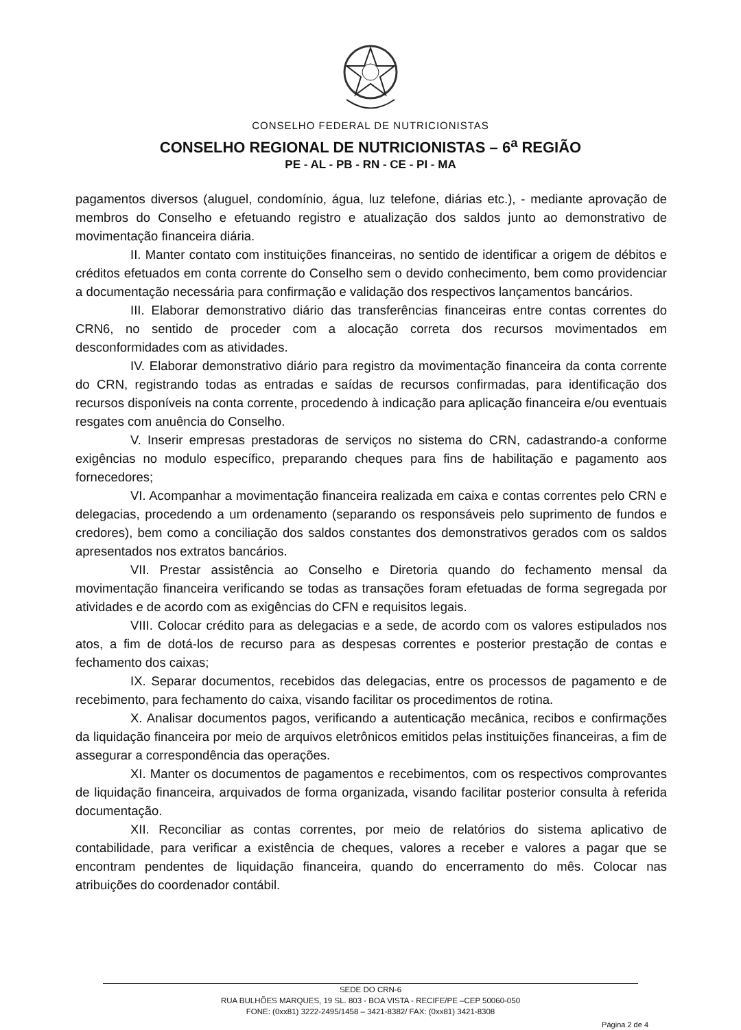CONSELHO FEDERAL DE NUTRICIONISTAS
CONSELHO REGIONAL DE NUTRICIONISTAS – 6<sup>a</sup> REGIÃO
PE - AL - PB - RN - CE - PI - MA
pagamentos diversos (aluguel, condomínio, água, luz telefone, diárias etc.), - mediante aprovação de membros do Conselho e efetuando registro e atualização dos saldos junto ao demonstrativo de movimentação financeira diária.
II. Manter contato com instituições financeiras, no sentido de identificar a origem de débitos e créditos efetuados em conta corrente do Conselho sem o devido conhecimento, bem como providenciar a documentação necessária para confirmação e validação dos respectivos lançamentos bancários.
III. Elaborar demonstrativo diário das transferências financeiras entre contas correntes do CRN6, no sentido de proceder com a alocação correta dos recursos movimentados em desconformidades com as atividades.
IV. Elaborar demonstrativo diário para registro da movimentação financeira da conta corrente do CRN, registrando todas as entradas e saídas de recursos confirmadas, para identificação dos recursos disponíveis na conta corrente, procedendo à indicação para aplicação financeira e/ou eventuais resgates com anuência do Conselho.
V. Inserir empresas prestadoras de serviços no sistema do CRN, cadastrando-a conforme exigências no modulo específico, preparando cheques para fins de habilitação e pagamento aos fornecedores;
VI. Acompanhar a movimentação financeira realizada em caixa e contas correntes pelo CRN e delegacias, procedendo a um ordenamento (separando os responsáveis pelo suprimento de fundos e credores), bem como a conciliação dos saldos constantes dos demonstrativos gerados com os saldos apresentados nos extratos bancários.
VII. Prestar assistência ao Conselho e Diretoria quando do fechamento mensal da movimentação financeira verificando se todas as transações foram efetuadas de forma segregada por atividades e de acordo com as exigências do CFN e requisitos legais.
VIII. Colocar crédito para as delegacias e a sede, de acordo com os valores estipulados nos atos, a fim de dotá-los de recurso para as despesas correntes e posterior prestação de contas e fechamento dos caixas;
IX. Separar documentos, recebidos das delegacias, entre os processos de pagamento e de recebimento, para fechamento do caixa, visando facilitar os procedimentos de rotina.
X. Analisar documentos pagos, verificando a autenticação mecânica, recibos e confirmações da liquidação financeira por meio de arquivos eletrônicos emitidos pelas instituições financeiras, a fim de assegurar a correspondência das operações.
XI. Manter os documentos de pagamentos e recebimentos, com os respectivos comprovantes de liquidação financeira, arquivados de forma organizada, visando facilitar posterior consulta à referida documentação.
XII. Reconciliar as contas correntes, por meio de relatórios do sistema aplicativo de contabilidade, para verificar a existência de cheques, valores a receber e valores a pagar que se encontram pendentes de liquidação financeira, quando do encerramento do mês. Colocar nas atribuições do coordenador contábil.
SEDE DO CRN-6
RUA BULHÕES MARQUES, 19 SL. 803 - BOA VISTA - RECIFE/PE –CEP 50060-050
FONE: (0xx81) 3222-2495/1458 – 3421-8382/ FAX: (0xx81) 3421-8308
Página 2 de 4